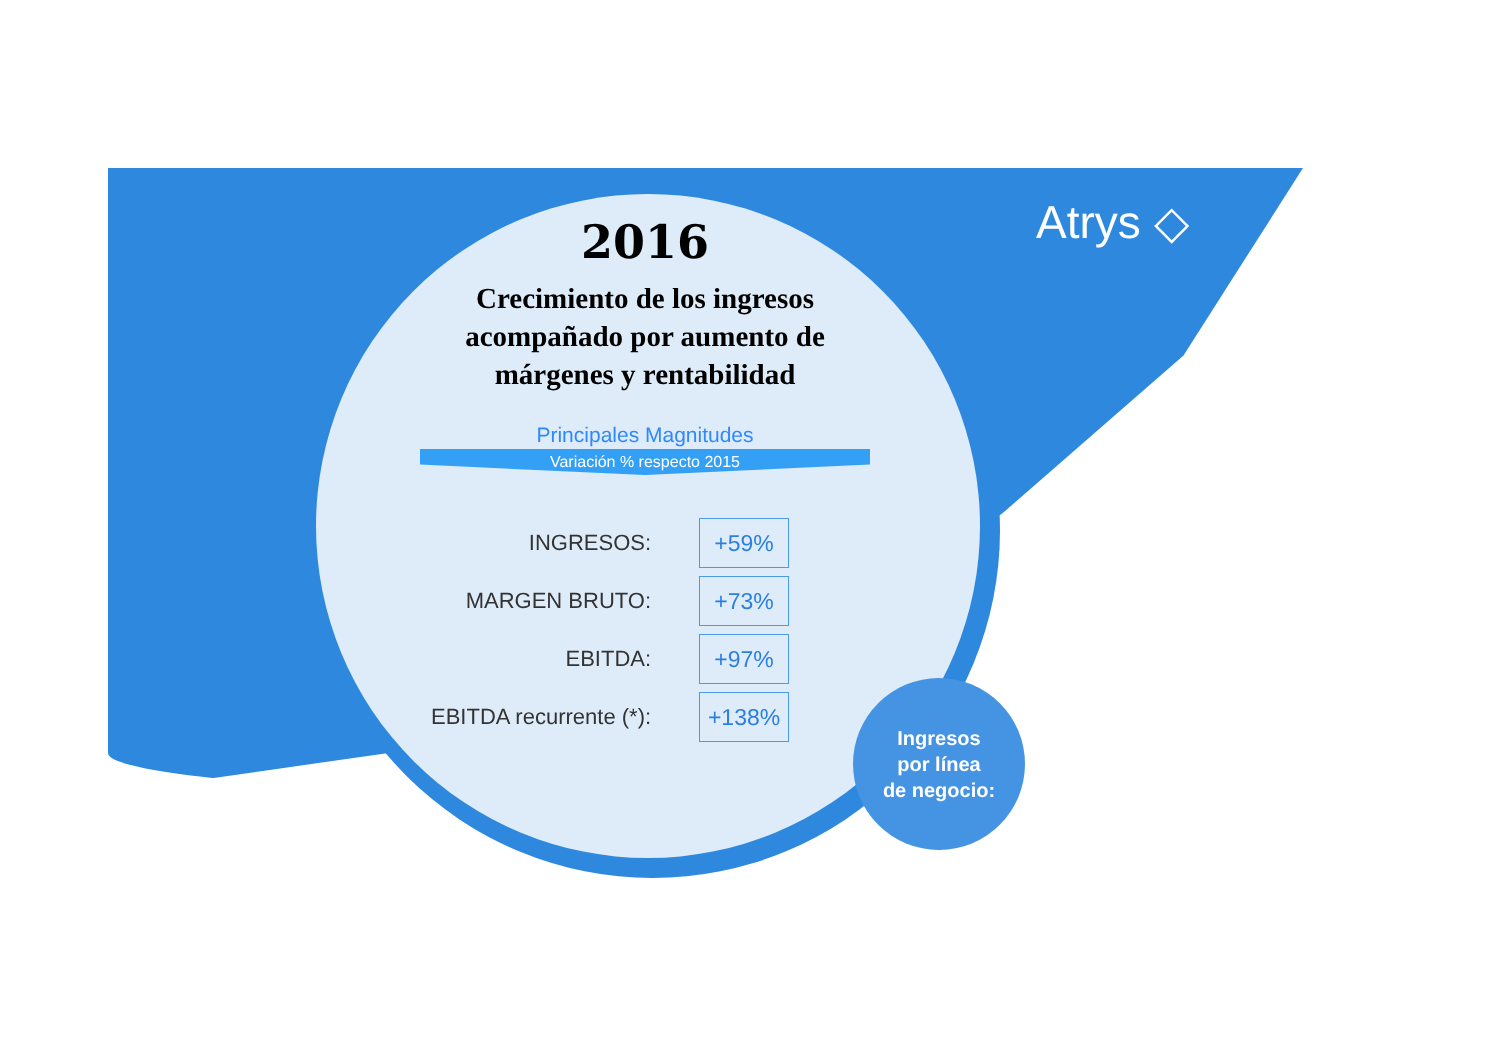Atrys ◇
2016
Crecimiento de los ingresos acompañado por aumento de márgenes y rentabilidad
Principales Magnitudes
Variación % respecto 2015
| INGRESOS: | +59% |
| MARGEN BRUTO: | +73% |
| EBITDA: | +97% |
| EBITDA recurrente (*): | +138% |
Ingresos
por línea
de negocio: